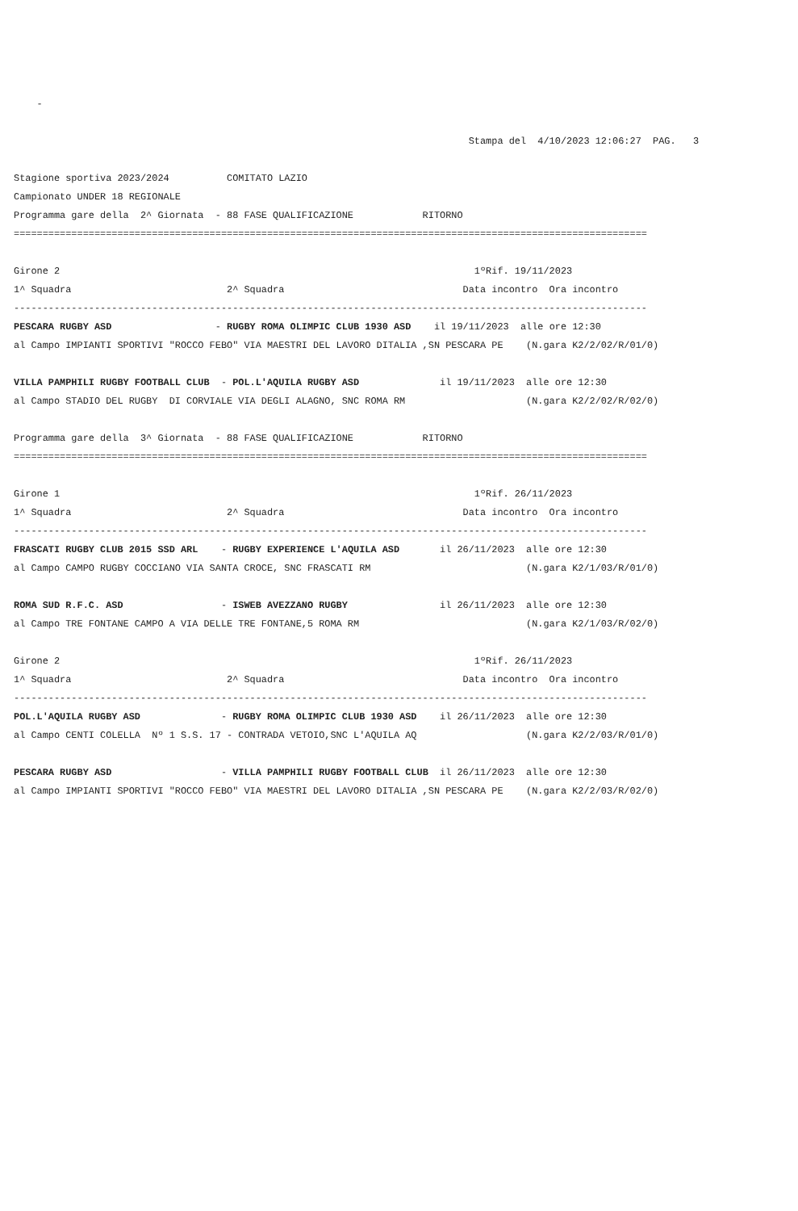-

                                                                               Stampa del  4/10/2023 12:06:27  PAG.   3

Stagione sportiva 2023/2024          COMITATO LAZIO
Campionato UNDER 18 REGIONALE
Programma gare della  2^ Giornata  - 88 FASE QUALIFICAZIONE            RITORNO
==============================================================================================================

Girone 2                                                                        1ºRif. 19/11/2023
1^ Squadra                           2^ Squadra                               Data incontro  Ora incontro
--------------------------------------------------------------------------------------------------------------
PESCARA RUGBY ASD                  - RUGBY ROMA OLIMPIC CLUB 1930 ASD    il 19/11/2023  alle ore 12:30
al Campo IMPIANTI SPORTIVI "ROCCO FEBO" VIA MAESTRI DEL LAVORO DITALIA ,SN PESCARA PE    (N.gara K2/2/02/R/01/0)

VILLA PAMPHILI RUGBY FOOTBALL CLUB  - POL.L'AQUILA RUGBY ASD              il 19/11/2023  alle ore 12:30
al Campo STADIO DEL RUGBY  DI CORVIALE VIA DEGLI ALAGNO, SNC ROMA RM                     (N.gara K2/2/02/R/02/0)

Programma gare della  3^ Giornata  - 88 FASE QUALIFICAZIONE            RITORNO
==============================================================================================================

Girone 1                                                                        1ºRif. 26/11/2023
1^ Squadra                           2^ Squadra                               Data incontro  Ora incontro
--------------------------------------------------------------------------------------------------------------
FRASCATI RUGBY CLUB 2015 SSD ARL    - RUGBY EXPERIENCE L'AQUILA ASD       il 26/11/2023  alle ore 12:30
al Campo CAMPO RUGBY COCCIANO VIA SANTA CROCE, SNC FRASCATI RM                           (N.gara K2/1/03/R/01/0)

ROMA SUD R.F.C. ASD                 - ISWEB AVEZZANO RUGBY                il 26/11/2023  alle ore 12:30
al Campo TRE FONTANE CAMPO A VIA DELLE TRE FONTANE,5 ROMA RM                             (N.gara K2/1/03/R/02/0)

Girone 2                                                                        1ºRif. 26/11/2023
1^ Squadra                           2^ Squadra                               Data incontro  Ora incontro
--------------------------------------------------------------------------------------------------------------
POL.L'AQUILA RUGBY ASD              - RUGBY ROMA OLIMPIC CLUB 1930 ASD    il 26/11/2023  alle ore 12:30
al Campo CENTI COLELLA  Nº 1 S.S. 17 - CONTRADA VETOIO,SNC L'AQUILA AQ                   (N.gara K2/2/03/R/01/0)

PESCARA RUGBY ASD                   - VILLA PAMPHILI RUGBY FOOTBALL CLUB  il 26/11/2023  alle ore 12:30
al Campo IMPIANTI SPORTIVI "ROCCO FEBO" VIA MAESTRI DEL LAVORO DITALIA ,SN PESCARA PE    (N.gara K2/2/03/R/02/0)